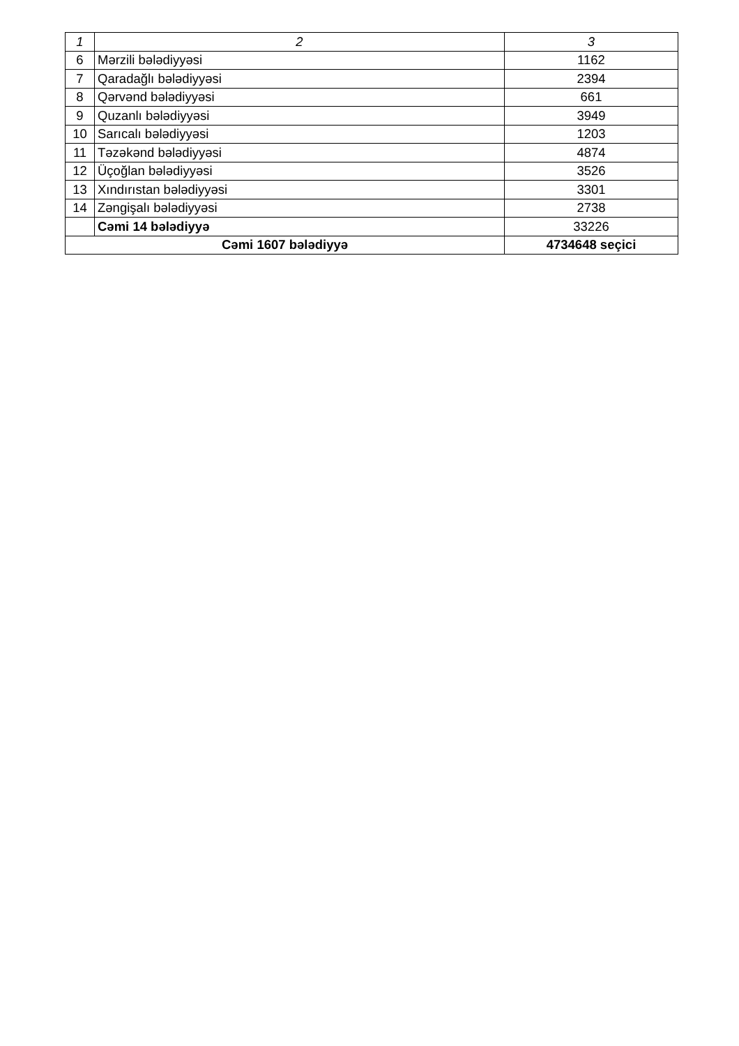| 1 | 2 | 3 |
| --- | --- | --- |
| 6 | Mərzili bələdiyyəsi | 1162 |
| 7 | Qaradağlı bələdiyyəsi | 2394 |
| 8 | Qərvənd bələdiyyəsi | 661 |
| 9 | Quzanlı bələdiyyəsi | 3949 |
| 10 | Sarıcalı bələdiyyəsi | 1203 |
| 11 | Təzəkənd bələdiyyəsi | 4874 |
| 12 | Üçoğlan bələdiyyəsi | 3526 |
| 13 | Xındırıstan bələdiyyəsi | 3301 |
| 14 | Zəngişalı bələdiyyəsi | 2738 |
| | Cəmi 14 bələdiyyə | 33226 |
| Cəmi 1607 bələdiyyə | | 4734648 seçici |